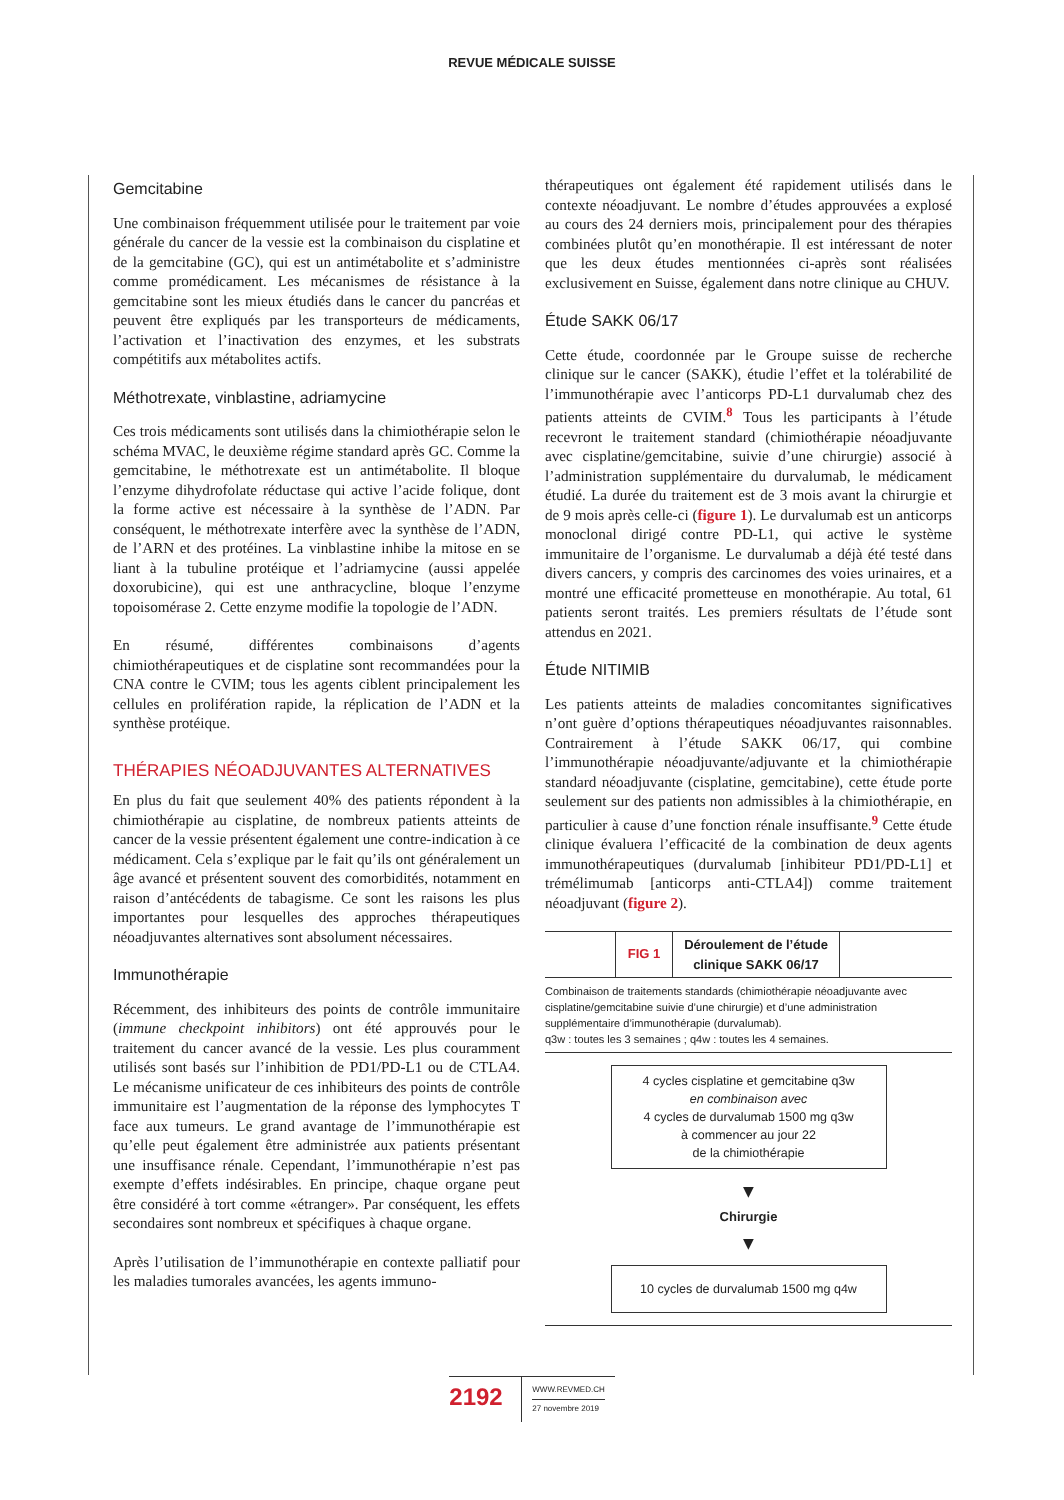REVUE MÉDICALE SUISSE
Gemcitabine
Une combinaison fréquemment utilisée pour le traitement par voie générale du cancer de la vessie est la combinaison du cisplatine et de la gemcitabine (GC), qui est un antimétabolite et s’administre comme promédicament. Les mécanismes de résistance à la gemcitabine sont les mieux étudiés dans le cancer du pancréas et peuvent être expliqués par les transporteurs de médicaments, l’activation et l’inactivation des enzymes, et les substrats compétitifs aux métabolites actifs.
Méthotrexate, vinblastine, adriamycine
Ces trois médicaments sont utilisés dans la chimiothérapie selon le schéma MVAC, le deuxième régime standard après GC. Comme la gemcitabine, le méthotrexate est un antimétabolite. Il bloque l’enzyme dihydrofolate réductase qui active l’acide folique, dont la forme active est nécessaire à la synthèse de l’ADN. Par conséquent, le méthotrexate interfère avec la synthèse de l’ADN, de l’ARN et des protéines. La vinblastine inhibe la mitose en se liant à la tubuline protéique et l’adriamycine (aussi appelée doxorubicine), qui est une anthracycline, bloque l’enzyme topoisomérase 2. Cette enzyme modifie la topologie de l’ADN.
En résumé, différentes combinaisons d’agents chimiothérapeutiques et de cisplatine sont recommandées pour la CNA contre le CVIM; tous les agents ciblent principalement les cellules en prolifération rapide, la réplication de l’ADN et la synthèse protéique.
THÉRAPIES NÉOADJUVANTES ALTERNATIVES
En plus du fait que seulement 40% des patients répondent à la chimiothérapie au cisplatine, de nombreux patients atteints de cancer de la vessie présentent également une contre-indication à ce médicament. Cela s’explique par le fait qu’ils ont généralement un âge avancé et présentent souvent des comorbidités, notamment en raison d’antécédents de tabagisme. Ce sont les raisons les plus importantes pour lesquelles des approches thérapeutiques néoadjuvantes alternatives sont absolument nécessaires.
Immunothérapie
Récemment, des inhibiteurs des points de contrôle immunitaire (immune checkpoint inhibitors) ont été approuvés pour le traitement du cancer avancé de la vessie. Les plus couramment utilisés sont basés sur l’inhibition de PD1/PD-L1 ou de CTLA4. Le mécanisme unificateur de ces inhibiteurs des points de contrôle immunitaire est l’augmentation de la réponse des lymphocytes T face aux tumeurs. Le grand avantage de l’immunothérapie est qu’elle peut également être administrée aux patients présentant une insuffisance rénale. Cependant, l’immunothérapie n’est pas exempte d’effets indésirables. En principe, chaque organe peut être considéré à tort comme «étranger». Par conséquent, les effets secondaires sont nombreux et spécifiques à chaque organe.
Après l’utilisation de l’immunothérapie en contexte palliatif pour les maladies tumorales avancées, les agents immuno-
thérapeutiques ont également été rapidement utilisés dans le contexte néoadjuvant. Le nombre d’études approuvées a explosé au cours des 24 derniers mois, principalement pour des thérapies combinées plutôt qu’en monothérapie. Il est intéressant de noter que les deux études mentionnées ci-après sont réalisées exclusivement en Suisse, également dans notre clinique au CHUV.
Étude SAKK 06/17
Cette étude, coordonnée par le Groupe suisse de recherche clinique sur le cancer (SAKK), étudie l’effet et la tolérabilité de l’immunothérapie avec l’anticorps PD-L1 durvalumab chez des patients atteints de CVIM.<sup>8</sup> Tous les participants à l’étude recevront le traitement standard (chimiothérapie néoadjuvante avec cisplatine/gemcitabine, suivie d’une chirurgie) associé à l’administration supplémentaire du durvalumab, le médicament étudié. La durée du traitement est de 3 mois avant la chirurgie et de 9 mois après celle-ci (figure 1). Le durvalumab est un anticorps monoclonal dirigé contre PD-L1, qui active le système immunitaire de l’organisme. Le durvalumab a déjà été testé dans divers cancers, y compris des carcinomes des voies urinaires, et a montré une efficacité prometteuse en monothérapie. Au total, 61 patients seront traités. Les premiers résultats de l’étude sont attendus en 2021.
Étude NITIMIB
Les patients atteints de maladies concomitantes significatives n’ont guère d’options thérapeutiques néoadjuvantes raisonnables. Contrairement à l’étude SAKK 06/17, qui combine l’immunothérapie néoadjuvante/adjuvante et la chimiothérapie standard néoadjuvante (cisplatine, gemcitabine), cette étude porte seulement sur des patients non admissibles à la chimiothérapie, en particulier à cause d’une fonction rénale insuffisante.<sup>9</sup> Cette étude clinique évaluera l’efficacité de la combination de deux agents immunothérapeutiques (durvalumab [inhibiteur PD1/PD-L1] et trémélimumab [anticorps anti-CTLA4]) comme traitement néoadjuvant (figure 2).
FIG 1
Déroulement de l’étude clinique SAKK 06/17
Combinaison de traitements standards (chimiothérapie néoadjuvante avec cisplatine/gemcitabine suivie d’une chirurgie) et d’une administration supplémentaire d’immunothérapie (durvalumab).
q3w : toutes les 3 semaines ; q4w : toutes les 4 semaines.
4 cycles cisplatine et gemcitabine q3w
en combinaison avec
4 cycles de durvalumab 1500 mg q3w
à commencer au jour 22
de la chimiothérapie
▼
Chirurgie
▼
10 cycles de durvalumab 1500 mg q4w
2192
WWW.REVMED.CH
27 novembre 2019